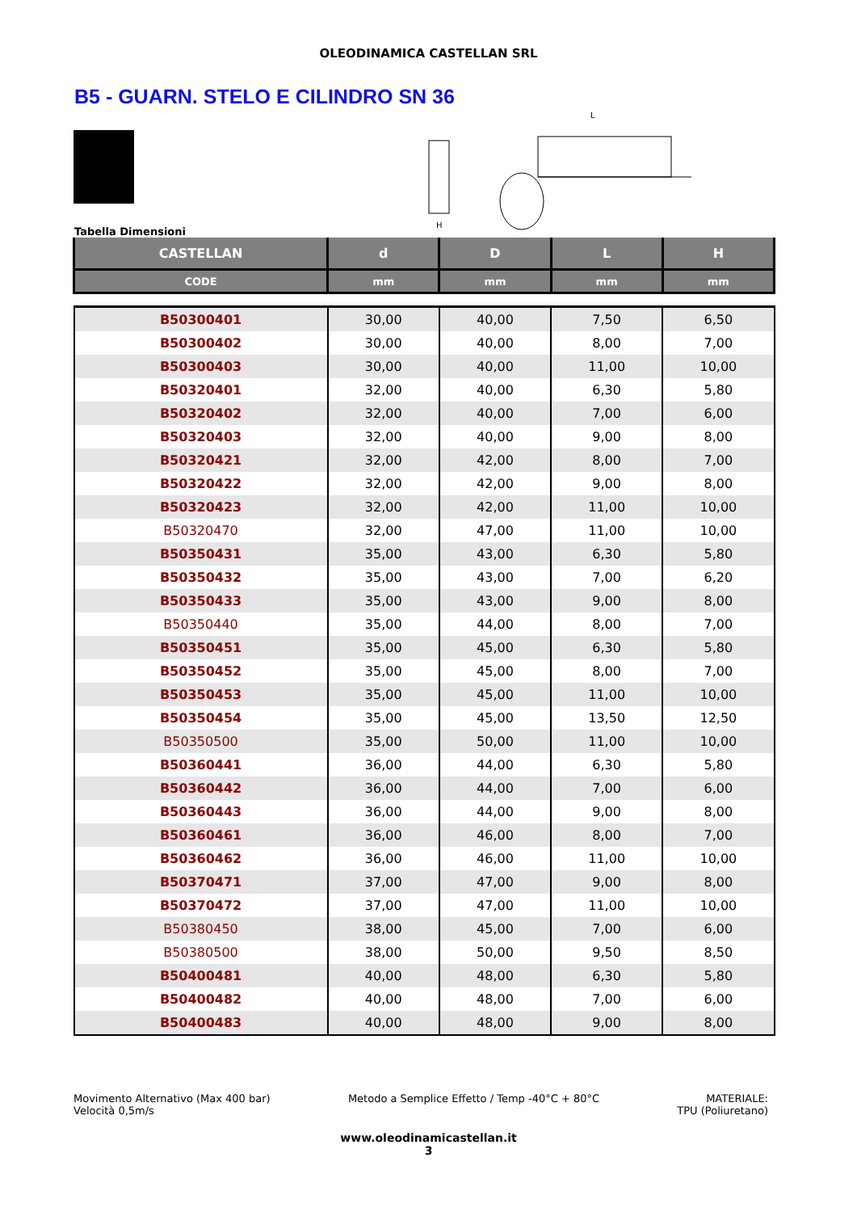OLEODINAMICA CASTELLAN SRL
B5 - GUARN. STELO E CILINDRO SN 36
H
L
Tabella Dimensioni
| CASTELLAN | d | D | L | H |
| --- | --- | --- | --- | --- |
| CODE | mm | mm | mm | mm |
| B50300401 | 30,00 | 40,00 | 7,50 | 6,50 |
| B50300402 | 30,00 | 40,00 | 8,00 | 7,00 |
| B50300403 | 30,00 | 40,00 | 11,00 | 10,00 |
| B50320401 | 32,00 | 40,00 | 6,30 | 5,80 |
| B50320402 | 32,00 | 40,00 | 7,00 | 6,00 |
| B50320403 | 32,00 | 40,00 | 9,00 | 8,00 |
| B50320421 | 32,00 | 42,00 | 8,00 | 7,00 |
| B50320422 | 32,00 | 42,00 | 9,00 | 8,00 |
| B50320423 | 32,00 | 42,00 | 11,00 | 10,00 |
| B50320470 | 32,00 | 47,00 | 11,00 | 10,00 |
| B50350431 | 35,00 | 43,00 | 6,30 | 5,80 |
| B50350432 | 35,00 | 43,00 | 7,00 | 6,20 |
| B50350433 | 35,00 | 43,00 | 9,00 | 8,00 |
| B50350440 | 35,00 | 44,00 | 8,00 | 7,00 |
| B50350451 | 35,00 | 45,00 | 6,30 | 5,80 |
| B50350452 | 35,00 | 45,00 | 8,00 | 7,00 |
| B50350453 | 35,00 | 45,00 | 11,00 | 10,00 |
| B50350454 | 35,00 | 45,00 | 13,50 | 12,50 |
| B50350500 | 35,00 | 50,00 | 11,00 | 10,00 |
| B50360441 | 36,00 | 44,00 | 6,30 | 5,80 |
| B50360442 | 36,00 | 44,00 | 7,00 | 6,00 |
| B50360443 | 36,00 | 44,00 | 9,00 | 8,00 |
| B50360461 | 36,00 | 46,00 | 8,00 | 7,00 |
| B50360462 | 36,00 | 46,00 | 11,00 | 10,00 |
| B50370471 | 37,00 | 47,00 | 9,00 | 8,00 |
| B50370472 | 37,00 | 47,00 | 11,00 | 10,00 |
| B50380450 | 38,00 | 45,00 | 7,00 | 6,00 |
| B50380500 | 38,00 | 50,00 | 9,50 | 8,50 |
| B50400481 | 40,00 | 48,00 | 6,30 | 5,80 |
| B50400482 | 40,00 | 48,00 | 7,00 | 6,00 |
| B50400483 | 40,00 | 48,00 | 9,00 | 8,00 |
Movimento Alternativo (Max 400 bar)
Velocità 0,5m/s
Metodo a Semplice Effetto / Temp -40°C + 80°C
MATERIALE:
TPU (Poliuretano)
www.oleodinamicastellan.it
3